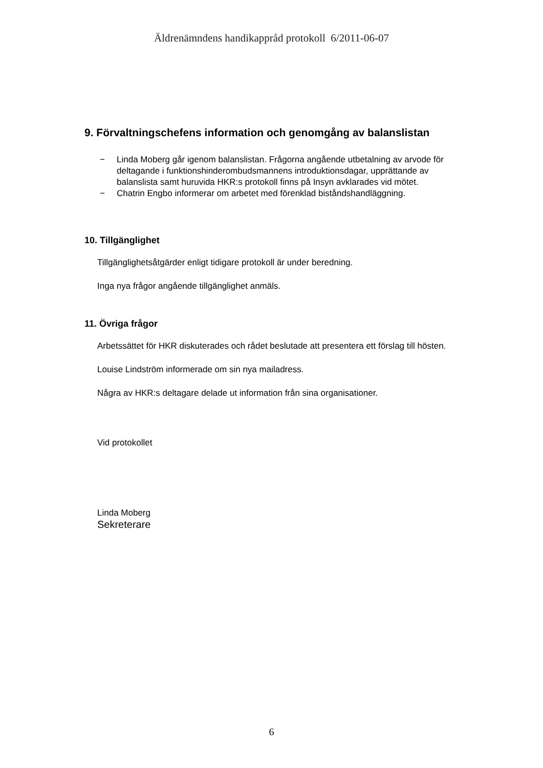Äldrenämndens handikappråd protokoll 6/2011-06-07
9. Förvaltningschefens information och genomgång av balanslistan
− Linda Moberg går igenom balanslistan. Frågorna angående utbetalning av arvode för deltagande i funktionshinderombudsmannens introduktionsdagar, upprättande av balanslista samt huruvida HKR:s protokoll finns på Insyn avklarades vid mötet.
− Chatrin Engbo informerar om arbetet med förenklad biståndshandläggning.
10. Tillgänglighet
Tillgänglighetsåtgärder enligt tidigare protokoll är under beredning.
Inga nya frågor angående tillgänglighet anmäls.
11. Övriga frågor
Arbetssättet för HKR diskuterades och rådet beslutade att presentera ett förslag till hösten.
Louise Lindström informerade om sin nya mailadress.
Några av HKR:s deltagare delade ut information från sina organisationer.
Vid protokollet
Linda Moberg
Sekreterare
6